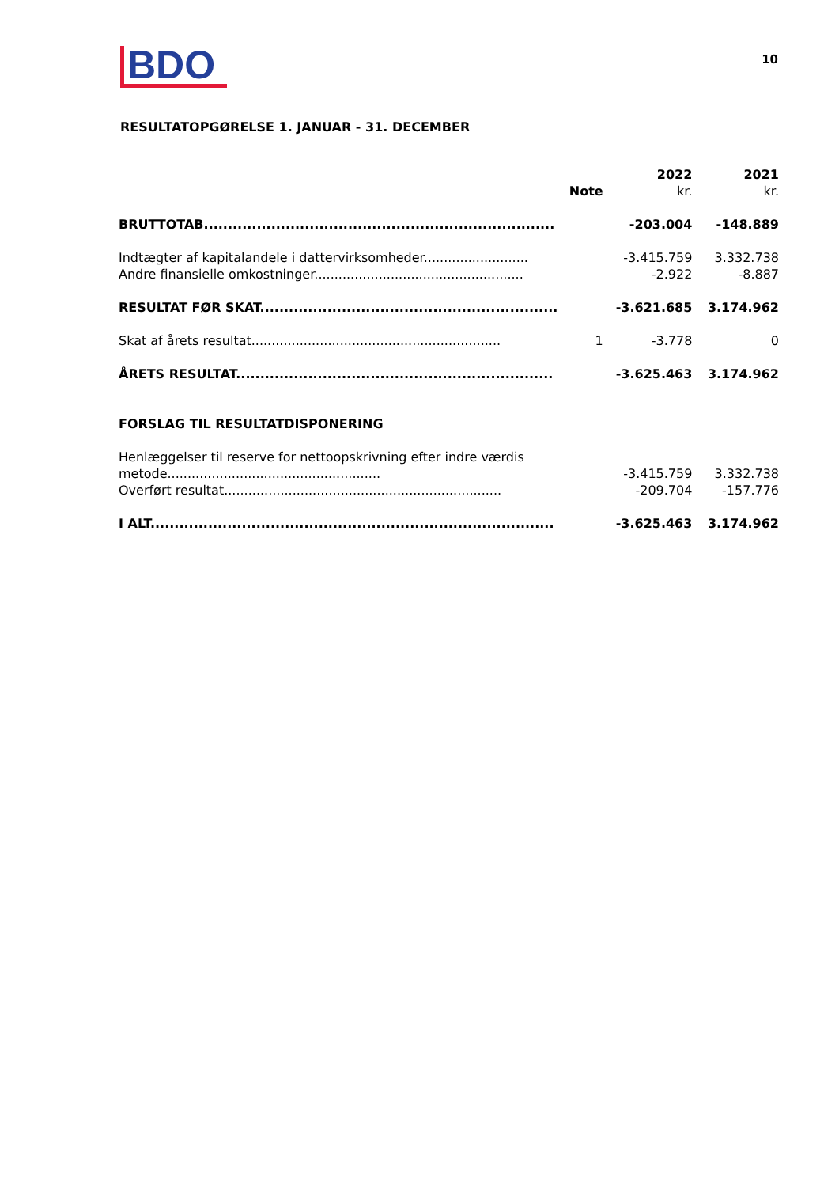BDO
10
RESULTATOPGØRELSE 1. JANUAR - 31. DECEMBER
| | Note | 2022 kr. | 2021 kr. |
| --- | --- | --- | --- |
| BRUTTOTAB......................................................................... | | -203.004 | -148.889 |
| Indtægter af kapitalandele i dattervirksomheder.......................... | | -3.415.759 | 3.332.738 |
| Andre finansielle omkostninger.................................................... | | -2.922 | -8.887 |
| RESULTAT FØR SKAT.............................................................. | | -3.621.685 | 3.174.962 |
| Skat af årets resultat.............................................................. | 1 | -3.778 | 0 |
| ÅRETS RESULTAT.................................................................. | | -3.625.463 | 3.174.962 |
| FORSLAG TIL RESULTATDISPONERING | | | |
| Henlæggelser til reserve for nettoopskrivning efter indre værdis metode..................................................... | | -3.415.759 | 3.332.738 |
| Overført resultat..................................................................... | | -209.704 | -157.776 |
| I ALT.................................................................................... | | -3.625.463 | 3.174.962 |